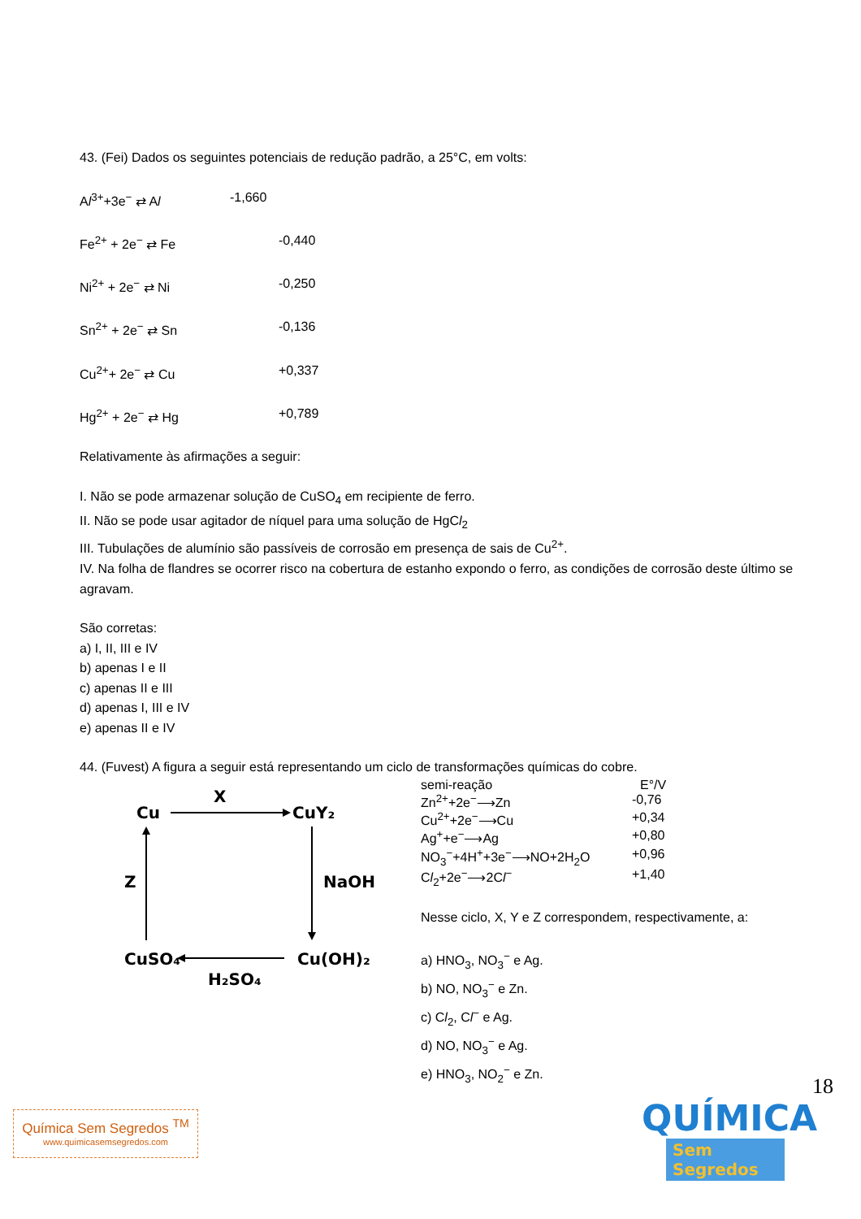43. (Fei) Dados os seguintes potenciais de redução padrão, a 25°C, em volts:
Al<sup>3+</sup>+3e<sup>−</sup> ⇄ Al -1,660
Fe<sup>2+</sup> + 2e<sup>−</sup> ⇄ Fe -0,440
Ni<sup>2+</sup> + 2e<sup>−</sup> ⇄ Ni -0,250
Sn<sup>2+</sup> + 2e<sup>−</sup> ⇄ Sn -0,136
Cu<sup>2+</sup>+ 2e<sup>−</sup> ⇄ Cu +0,337
Hg<sup>2+</sup> + 2e<sup>−</sup> ⇄ Hg +0,789
Relativamente às afirmações a seguir:
I. Não se pode armazenar solução de CuSO<sub>4</sub> em recipiente de ferro.
II. Não se pode usar agitador de níquel para uma solução de HgCl<sub>2</sub>
III. Tubulações de alumínio são passíveis de corrosão em presença de sais de Cu<sup>2+</sup>.
IV. Na folha de flandres se ocorrer risco na cobertura de estanho expondo o ferro, as condições de corrosão deste último se agravam.
São corretas:
a) I, II, III e IV
b) apenas I e II
c) apenas II e III
d) apenas I, III e IV
e) apenas II e IV
44. (Fuvest) A figura a seguir está representando um ciclo de transformações químicas do cobre.
Cu
X
CuY₂
NaOH
Z
CuSO₄
Cu(OH)₂
H₂SO₄
semi-reação E°/V
Zn<sup>2+</sup>+2e<sup>−</sup>⟶Zn -0,76
Cu<sup>2+</sup>+2e<sup>−</sup>⟶Cu +0,34
Ag<sup>+</sup>+e<sup>−</sup>⟶Ag +0,80
NO<sub>3</sub><sup>−</sup>+4H<sup>+</sup>+3e<sup>−</sup>⟶NO+2H<sub>2</sub>O +0,96
Cl<sub>2</sub>+2e<sup>−</sup>⟶2Cl<sup>−</sup> +1,40
Nesse ciclo, X, Y e Z correspondem, respectivamente, a:
a) HNO<sub>3</sub>, NO<sub>3</sub><sup>−</sup> e Ag.
b) NO, NO<sub>3</sub><sup>−</sup> e Zn.
c) Cl<sub>2</sub>, Cl<sup>−</sup> e Ag.
d) NO, NO<sub>3</sub><sup>−</sup> e Ag.
e) HNO<sub>3</sub>, NO<sub>2</sub><sup>−</sup> e Zn.
18
Química Sem Segredos <sup>TM</sup>
www.quimicasemsegredos.com
QUÍMICA
Sem Segredos